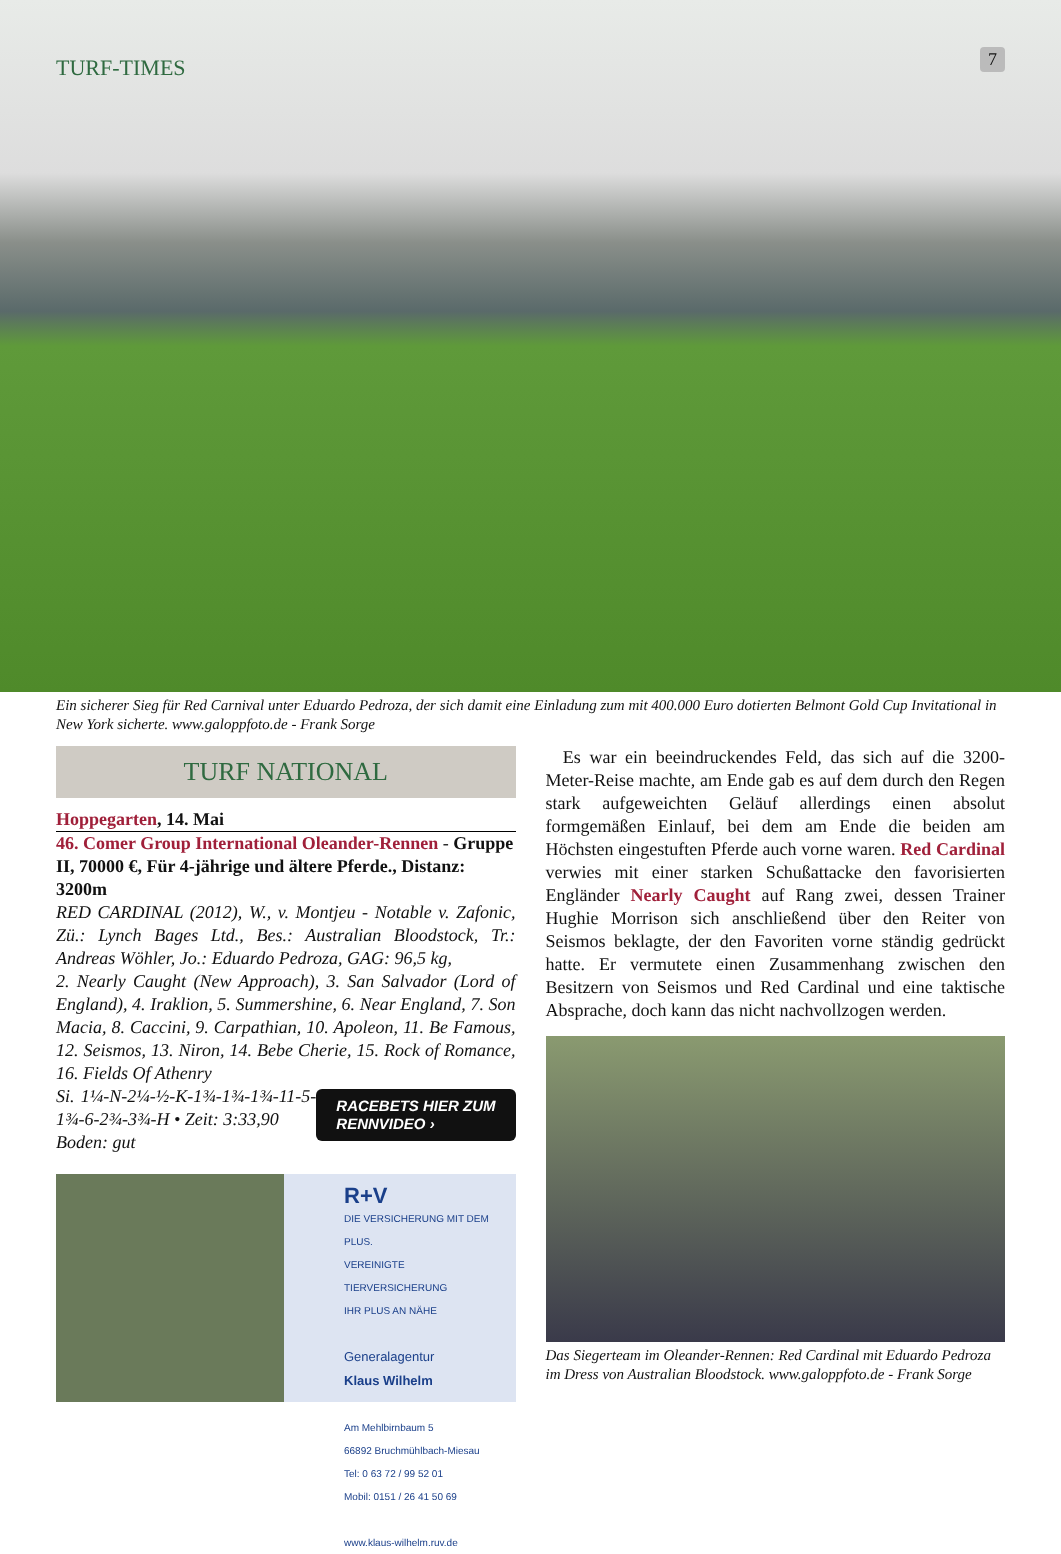TURF-TIMES 7
Ein sicherer Sieg für Red Carnival unter Eduardo Pedroza, der sich damit eine Einladung zum mit 400.000 Euro dotierten Belmont Gold Cup Invitational in New York sicherte. www.galoppfoto.de - Frank Sorge
TURF NATIONAL
Hoppegarten, 14. Mai
46. Comer Group International Oleander-Rennen - Gruppe II, 70000 €, Für 4-jährige und ältere Pferde., Distanz: 3200m
RED CARDINAL (2012), W., v. Montjeu - Notable v. Zafonic, Zü.: Lynch Bages Ltd., Bes.: Australian Bloodstock, Tr.: Andreas Wöhler, Jo.: Eduardo Pedroza, GAG: 96,5 kg,
2. Nearly Caught (New Approach), 3. San Salvador (Lord of England), 4. Iraklion, 5. Summershine, 6. Near England, 7. Son Macia, 8. Caccini, 9. Carpathian, 10. Apoleon, 11. Be Famous, 12. Seismos, 13. Niron, 14. Bebe Cherie, 15. Rock of Romance, 16. Fields Of Athenry
RACEBETS HIER ZUM
RENNVIDEO › Si. 1¼-N-2¼-½-K-1¾-1¾-1¾-11-5-1¾-6-2¾-3¾-H • Zeit: 3:33,90
Boden: gut
R+V
DIE VERSICHERUNG MIT DEM PLUS.
VEREINIGTE TIERVERSICHERUNG
IHR PLUS AN NÄHE
Generalagentur
Klaus Wilhelm
Am Mehlbirnbaum 5
66892 Bruchmühlbach-Miesau
Tel: 0 63 72 / 99 52 01
Mobil: 0151 / 26 41 50 69
www.klaus-wilhelm.ruv.de
Es war ein beeindruckendes Feld, das sich auf die 3200-Meter-Reise machte, am Ende gab es auf dem durch den Regen stark aufgeweichten Geläuf allerdings einen absolut formgemäßen Einlauf, bei dem am Ende die beiden am Höchsten eingestuften Pferde auch vorne waren. Red Cardinal verwies mit einer starken Schußattacke den favorisierten Engländer Nearly Caught auf Rang zwei, dessen Trainer Hughie Morrison sich anschließend über den Reiter von Seismos beklagte, der den Favoriten vorne ständig gedrückt hatte. Er vermutete einen Zusammenhang zwischen den Besitzern von Seismos und Red Cardinal und eine taktische Absprache, doch kann das nicht nachvollzogen werden.
Das Siegerteam im Oleander-Rennen: Red Cardinal mit Eduardo Pedroza im Dress von Australian Bloodstock. www.galoppfoto.de - Frank Sorge